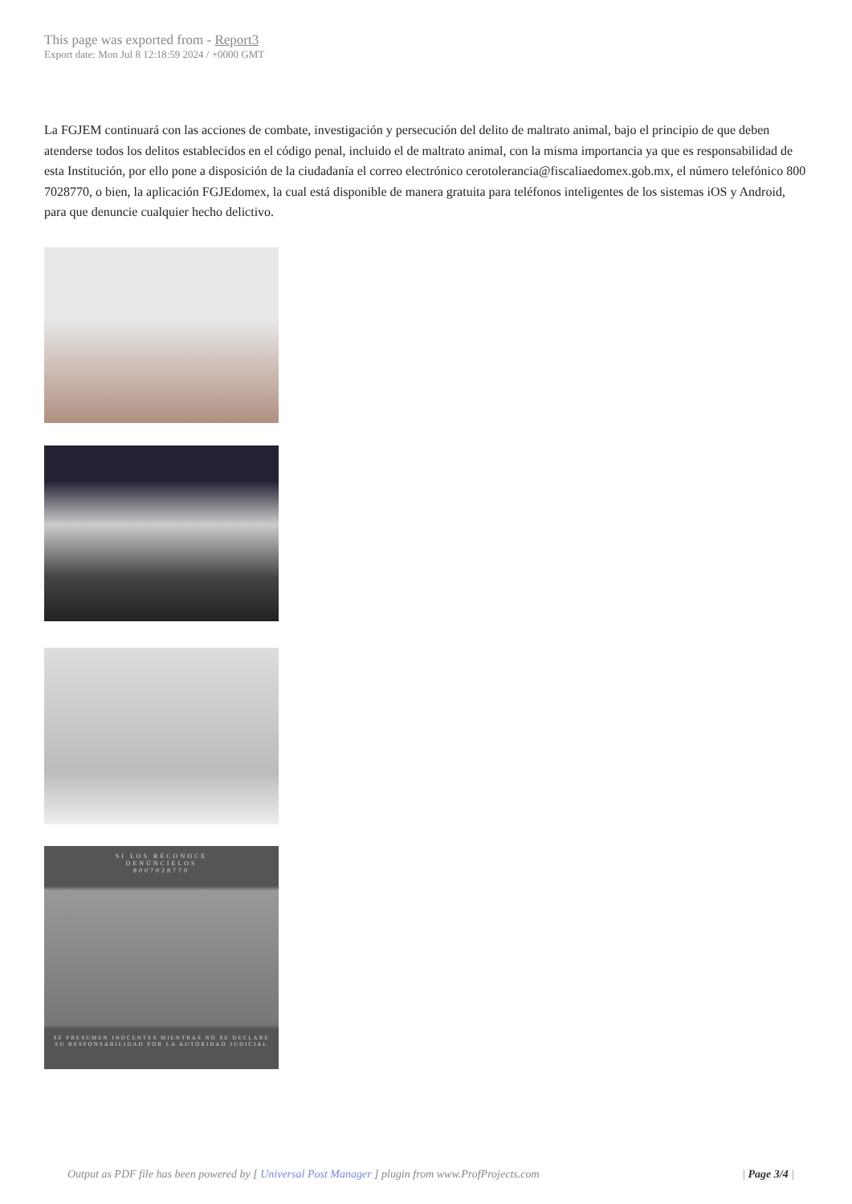This page was exported from - Report3
Export date: Mon Jul 8 12:18:59 2024 / +0000 GMT
La FGJEM continuará con las acciones de combate, investigación y persecución del delito de maltrato animal, bajo el principio de que deben atenderse todos los delitos establecidos en el código penal, incluido el de maltrato animal, con la misma importancia ya que es responsabilidad de esta Institución, por ello pone a disposición de la ciudadanía el correo electrónico cerotolerancia@fiscaliaedomex.gob.mx, el número telefónico 800 7028770, o bien, la aplicación FGJEdomex, la cual está disponible de manera gratuita para teléfonos inteligentes de los sistemas iOS y Android, para que denuncie cualquier hecho delictivo.
SI LOS RECONOCE
DENÚNCIELOS
8007028770
SE PRESUMEN INOCENTES MIENTRAS NO SE DECLARE
SU RESPONSABILIDAD POR LA AUTORIDAD JUDICIAL
Output as PDF file has been powered by [ Universal Post Manager ] plugin from www.ProfProjects.com
| Page 3/4 |